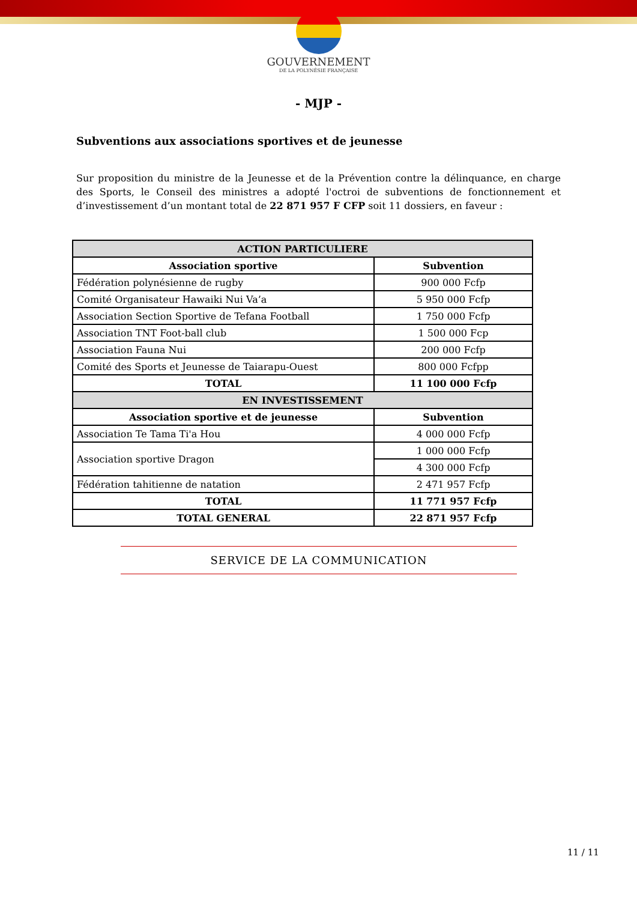GOUVERNEMENT
DE LA POLYNÉSIE FRANÇAISE
- MJP -
Subventions aux associations sportives et de jeunesse
Sur proposition du ministre de la Jeunesse et de la Prévention contre la délinquance, en charge des Sports, le Conseil des ministres a adopté l'octroi de subventions de fonctionnement et d’investissement d’un montant total de 22 871 957 F CFP soit 11 dossiers, en faveur :
| ACTION PARTICULIERE | |
| --- | --- |
| Association sportive | Subvention |
| Fédération polynésienne de rugby | 900 000 Fcfp |
| Comité Organisateur Hawaiki Nui Va’a | 5 950 000 Fcfp |
| Association Section Sportive de Tefana Football | 1 750 000 Fcfp |
| Association TNT Foot-ball club | 1 500 000 Fcp |
| Association Fauna Nui | 200 000 Fcfp |
| Comité des Sports et Jeunesse de Taiarapu-Ouest | 800 000 Fcfpp |
| TOTAL | 11 100 000 Fcfp |
| EN INVESTISSEMENT | |
| Association sportive et de jeunesse | Subvention |
| Association Te Tama Ti'a Hou | 4 000 000 Fcfp |
| Association sportive Dragon | 1 000 000 Fcfp |
| | 4 300 000 Fcfp |
| Fédération tahitienne de natation | 2 471 957 Fcfp |
| TOTAL | 11 771 957 Fcfp |
| TOTAL GENERAL | 22 871 957 Fcfp |
SERVICE DE LA COMMUNICATION
11 / 11